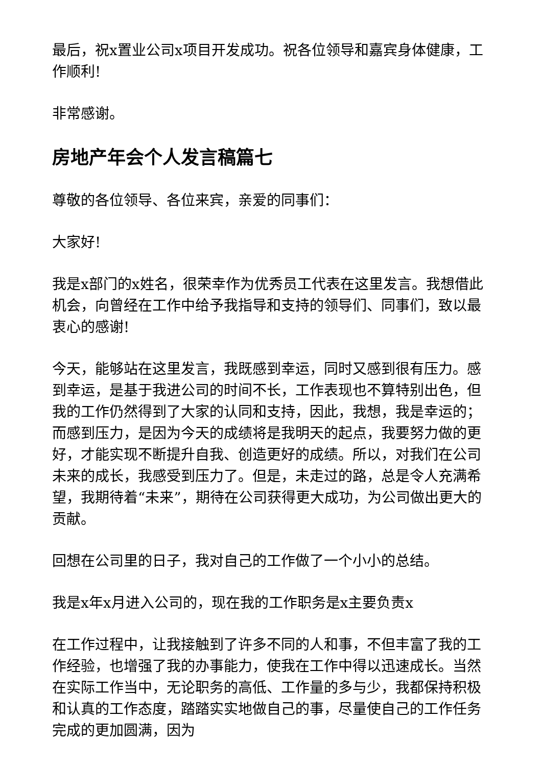最后，祝x置业公司x项目开发成功。祝各位领导和嘉宾身体健康，工作顺利!
非常感谢。
房地产年会个人发言稿篇七
尊敬的各位领导、各位来宾，亲爱的同事们：
大家好!
我是x部门的x姓名，很荣幸作为优秀员工代表在这里发言。我想借此机会，向曾经在工作中给予我指导和支持的领导们、同事们，致以最衷心的感谢!
今天，能够站在这里发言，我既感到幸运，同时又感到很有压力。感到幸运，是基于我进公司的时间不长，工作表现也不算特别出色，但我的工作仍然得到了大家的认同和支持，因此，我想，我是幸运的；而感到压力，是因为今天的成绩将是我明天的起点，我要努力做的更好，才能实现不断提升自我、创造更好的成绩。所以，对我们在公司未来的成长，我感受到压力了。但是，未走过的路，总是令人充满希望，我期待着“未来”，期待在公司获得更大成功，为公司做出更大的贡献。
回想在公司里的日子，我对自己的工作做了一个小小的总结。
我是x年x月进入公司的，现在我的工作职务是x主要负责x
在工作过程中，让我接触到了许多不同的人和事，不但丰富了我的工作经验，也增强了我的办事能力，使我在工作中得以迅速成长。当然在实际工作当中，无论职务的高低、工作量的多与少，我都保持积极和认真的工作态度，踏踏实实地做自己的事，尽量使自己的工作任务完成的更加圆满，因为